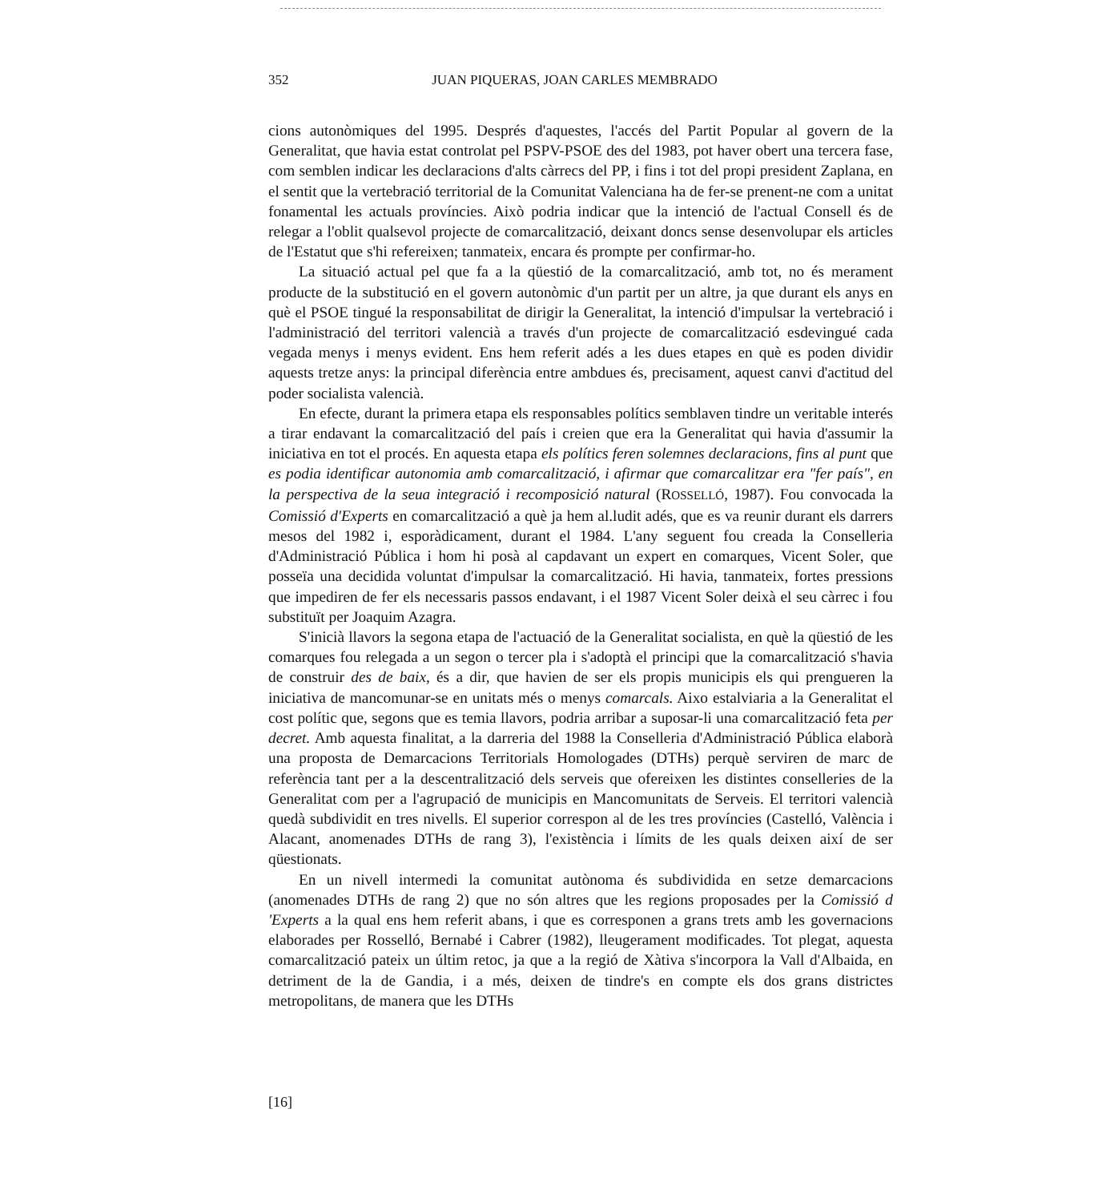352 JUAN PIQUERAS, JOAN CARLES MEMBRADO
cions autonòmiques del 1995. Després d'aquestes, l'accés del Partit Popular al govern de la Generalitat, que havia estat controlat pel PSPV-PSOE des del 1983, pot haver obert una tercera fase, com semblen indicar les declaracions d'alts càrrecs del PP, i fins i tot del propi president Zaplana, en el sentit que la vertebració territorial de la Comunitat Valenciana ha de fer-se prenent-ne com a unitat fonamental les actuals províncies. Això podria indicar que la intenció de l'actual Consell és de relegar a l'oblit qualsevol projecte de comarcalització, deixant doncs sense desenvolupar els articles de l'Estatut que s'hi refereixen; tanmateix, encara és prompte per confirmar-ho.
La situació actual pel que fa a la qüestió de la comarcalització, amb tot, no és merament producte de la substitució en el govern autonòmic d'un partit per un altre, ja que durant els anys en què el PSOE tingué la responsabilitat de dirigir la Generalitat, la intenció d'impulsar la vertebració i l'administració del territori valencià a través d'un projecte de comarcalització esdevingué cada vegada menys i menys evident. Ens hem referit adés a les dues etapes en què es poden dividir aquests tretze anys: la principal diferència entre ambdues és, precisament, aquest canvi d'actitud del poder socialista valencià.
En efecte, durant la primera etapa els responsables polítics semblaven tindre un veritable interés a tirar endavant la comarcalització del país i creien que era la Generalitat qui havia d'assumir la iniciativa en tot el procés. En aquesta etapa els polítics feren solemnes declaracions, fins al punt que es podia identificar autonomia amb comarcalització, i afirmar que comarcalitzar era "fer país", en la perspectiva de la seua integració i recomposició natural (ROSSELLÓ, 1987). Fou convocada la Comissió d'Experts en comarcalització a què ja hem al.ludit adés, que es va reunir durant els darrers mesos del 1982 i, esporàdicament, durant el 1984. L'any seguent fou creada la Conselleria d'Administració Pública i hom hi posà al capdavant un expert en comarques, Vicent Soler, que posseïa una decidida voluntat d'impulsar la comarcalització. Hi havia, tanmateix, fortes pressions que impediren de fer els necessaris passos endavant, i el 1987 Vicent Soler deixà el seu càrrec i fou substituït per Joaquim Azagra.
S'inicià llavors la segona etapa de l'actuació de la Generalitat socialista, en què la qüestió de les comarques fou relegada a un segon o tercer pla i s'adoptà el principi que la comarcalització s'havia de construir des de baix, és a dir, que havien de ser els propis municipis els qui prengueren la iniciativa de mancomunar-se en unitats més o menys comarcals. Aixo estalviaria a la Generalitat el cost polític que, segons que es temia llavors, podria arribar a suposar-li una comarcalització feta per decret. Amb aquesta finalitat, a la darreria del 1988 la Conselleria d'Administració Pública elaborà una proposta de Demarcacions Territorials Homologades (DTHs) perquè serviren de marc de referència tant per a la descentralització dels serveis que ofereixen les distintes conselleries de la Generalitat com per a l'agrupació de municipis en Mancomunitats de Serveis. El territori valencià quedà subdividit en tres nivells. El superior correspon al de les tres províncies (Castelló, València i Alacant, anomenades DTHs de rang 3), l'existència i límits de les quals deixen així de ser qüestionats.
En un nivell intermedi la comunitat autònoma és subdividida en setze demarcacions (anomenades DTHs de rang 2) que no són altres que les regions proposades per la Comissió d 'Experts a la qual ens hem referit abans, i que es corresponen a grans trets amb les governacions elaborades per Rosselló, Bernabé i Cabrer (1982), lleugerament modificades. Tot plegat, aquesta comarcalització pateix un últim retoc, ja que a la regió de Xàtiva s'incorpora la Vall d'Albaida, en detriment de la de Gandia, i a més, deixen de tindre's en compte els dos grans districtes metropolitans, de manera que les DTHs
[16]